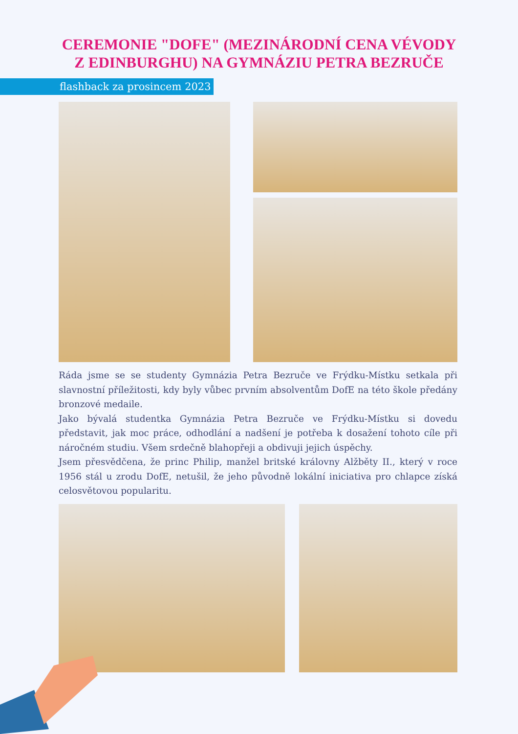CEREMONIE "DOFE" (MEZINÁRODNÍ CENA VÉVODY
Z EDINBURGHU) NA GYMNÁZIU PETRA BEZRUČE
flashback za prosincem 2023
Ráda jsme se se studenty Gymnázia Petra Bezruče ve Frýdku-Místku setkala při slavnostní příležitosti, kdy byly vůbec prvním absolventům DofE na této škole předány bronzové medaile.
Jako bývalá studentka Gymnázia Petra Bezruče ve Frýdku-Místku si dovedu představit, jak moc práce, odhodlání a nadšení je potřeba k dosažení tohoto cíle při náročném studiu. Všem srdečně blahopřeji a obdivuji jejich úspěchy.
Jsem přesvědčena, že princ Philip, manžel britské královny Alžběty II., který v roce 1956 stál u zrodu DofE, netušil, že jeho původně lokální iniciativa pro chlapce získá celosvětovou popularitu.